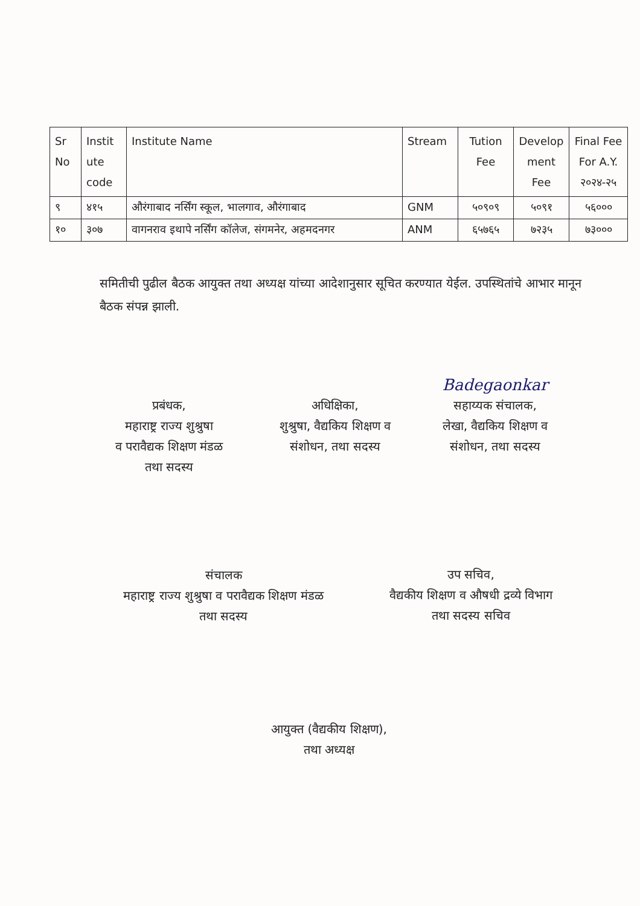| Sr No | Instit ute code | Institute Name | Stream | Tution Fee | Develop ment Fee | Final Fee For A.Y. २०२४-२५ |
| --- | --- | --- | --- | --- | --- | --- |
| ९ | ४१५ | औरंगाबाद नर्सिंग स्कूल, भालगाव, औरंगाबाद | GNM | ५०९०९ | ५०९१ | ५६००० |
| १० | ३०७ | वागनराव इथापे नर्सिंग कॉलेज, संगमनेर, अहमदनगर | ANM | ६५७६५ | ७२३५ | ७३००० |
समितीची पुढील बैठक आयुक्त तथा अध्यक्ष यांच्या आदेशानुसार सूचित करण्यात येईल. उपस्थितांचे आभार मानून बैठक संपन्न झाली.
प्रबंधक,
महाराष्ट्र राज्य शुश्रुषा
व परावैद्यक शिक्षण मंडळ
तथा सदस्य
अधिक्षिका,
शुश्रुषा, वैद्यकिय शिक्षण व
संशोधन, तथा सदस्य
Badegaonkar
सहाय्यक संचालक,
लेखा, वैद्यकिय शिक्षण व
संशोधन, तथा सदस्य
संचालक
महाराष्ट्र राज्य शुश्रुषा व परावैद्यक शिक्षण मंडळ
तथा सदस्य
उप सचिव,
वैद्यकीय शिक्षण व औषधी द्रव्ये विभाग
तथा सदस्य सचिव
आयुक्त (वैद्यकीय शिक्षण),
तथा अध्यक्ष